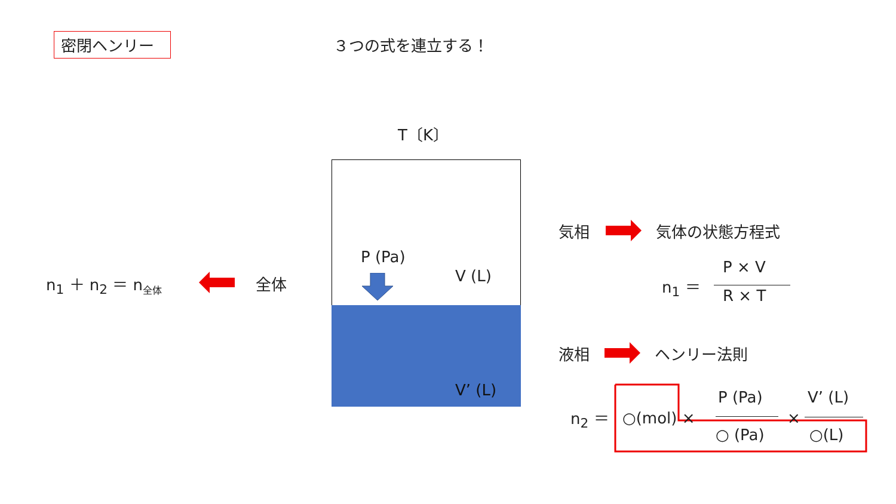密閉ヘンリー ３つの式を連立する！
T〔K〕
P (Pa)
V (L)
V’ (L)
全体
n<sub>1</sub> ＋ n<sub>2</sub> ＝ n<sub>全体</sub>
気相 気体の状態方程式
n<sub>1</sub> ＝
P × V
R × T
液相 ヘンリー法則
n<sub>2</sub> ＝ ○(mol) ×
P (Pa)
○ (Pa)
×
V’ (L)
○(L)